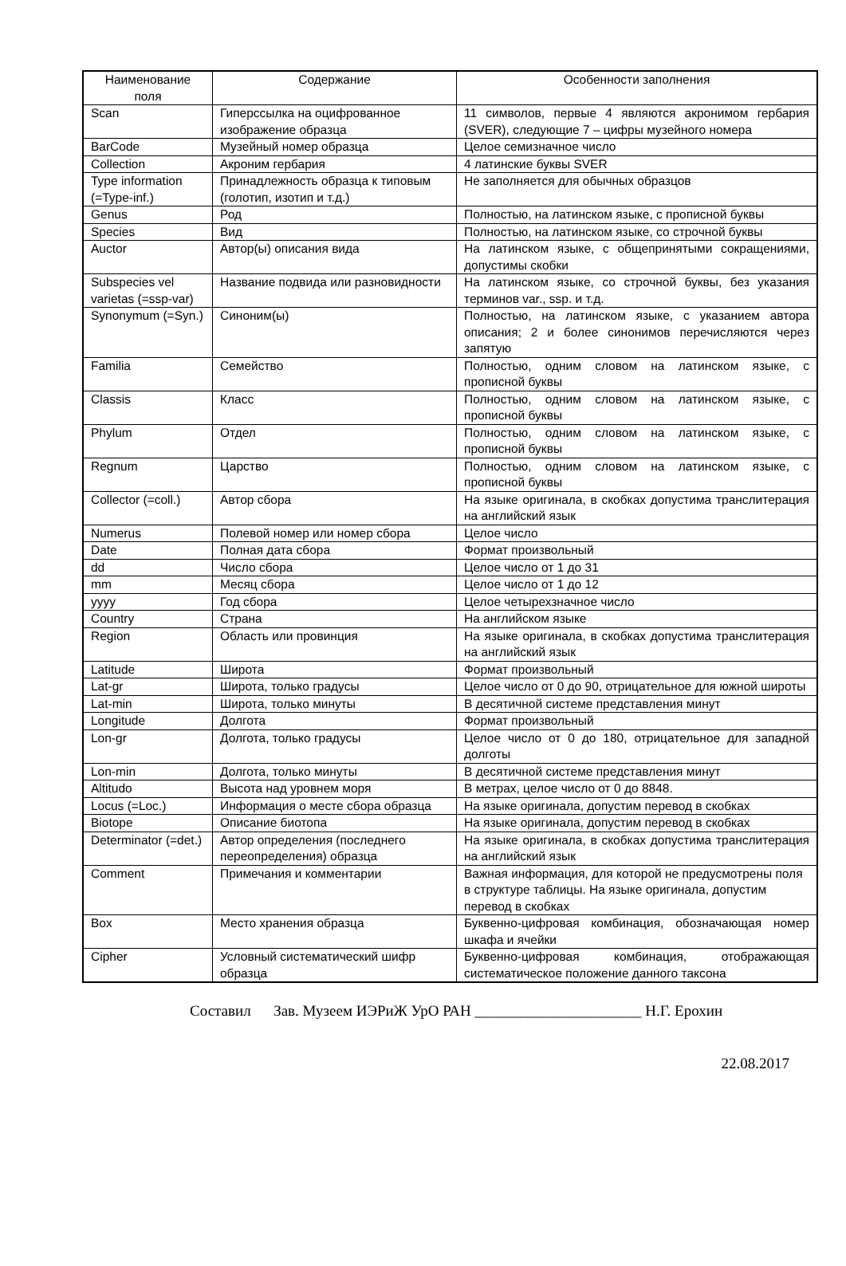| Наименование поля | Содержание | Особенности заполнения |
| --- | --- | --- |
| Scan | Гиперссылка на оцифрованное изображение образца | 11 символов, первые 4 являются акронимом гербария (SVER), следующие 7 – цифры музейного номера |
| BarCode | Музейный номер образца | Целое семизначное число |
| Collection | Акроним гербария | 4 латинские буквы SVER |
| Type information (=Type-inf.) | Принадлежность образца к типовым (голотип, изотип и т.д.) | Не заполняется для обычных образцов |
| Genus | Род | Полностью, на латинском языке, с прописной буквы |
| Species | Вид | Полностью, на латинском языке, со строчной буквы |
| Auctor | Автор(ы) описания вида | На латинском языке, с общепринятыми сокращениями, допустимы скобки |
| Subspecies vel varietas (=ssp-var) | Название подвида или разновидности | На латинском языке, со строчной буквы, без указания терминов var., ssp. и т.д. |
| Synonymum (=Syn.) | Синоним(ы) | Полностью, на латинском языке, с указанием автора описания; 2 и более синонимов перечисляются через запятую |
| Familia | Семейство | Полностью, одним словом на латинском языке, с прописной буквы |
| Classis | Класс | Полностью, одним словом на латинском языке, с прописной буквы |
| Phylum | Отдел | Полностью, одним словом на латинском языке, с прописной буквы |
| Regnum | Царство | Полностью, одним словом на латинском языке, с прописной буквы |
| Collector (=coll.) | Автор сбора | На языке оригинала, в скобках допустима транслитерация на английский язык |
| Numerus | Полевой номер или номер сбора | Целое число |
| Date | Полная дата сбора | Формат произвольный |
| dd | Число сбора | Целое число от 1 до 31 |
| mm | Месяц сбора | Целое число от 1 до 12 |
| yyyy | Год сбора | Целое четырехзначное число |
| Country | Страна | На английском языке |
| Region | Область или провинция | На языке оригинала, в скобках допустима транслитерация на английский язык |
| Latitude | Широта | Формат произвольный |
| Lat-gr | Широта, только градусы | Целое число от 0 до 90, отрицательное для южной широты |
| Lat-min | Широта, только минуты | В десятичной системе представления минут |
| Longitude | Долгота | Формат произвольный |
| Lon-gr | Долгота, только градусы | Целое число от 0 до 180, отрицательное для западной долготы |
| Lon-min | Долгота, только минуты | В десятичной системе представления минут |
| Altitudo | Высота над уровнем моря | В метрах, целое число от 0 до 8848. |
| Locus (=Loc.) | Информация о месте сбора образца | На языке оригинала, допустим перевод в скобках |
| Biotope | Описание биотопа | На языке оригинала, допустим перевод в скобках |
| Determinator (=det.) | Автор определения (последнего переопределения) образца | На языке оригинала, в скобках допустима транслитерация на английский язык |
| Comment | Примечания и комментарии | Важная информация, для которой не предусмотрены поля в структуре таблицы. На языке оригинала, допустим перевод в скобках |
| Box | Место хранения образца | Буквенно-цифровая комбинация, обозначающая номер шкафа и ячейки |
| Cipher | Условный систематический шифр образца | Буквенно-цифровая комбинация, отображающая систематическое положение данного таксона |
Составил Зав. Музеем ИЭРиЖ УрО РАН ______________________ Н.Г. Ерохин
22.08.2017